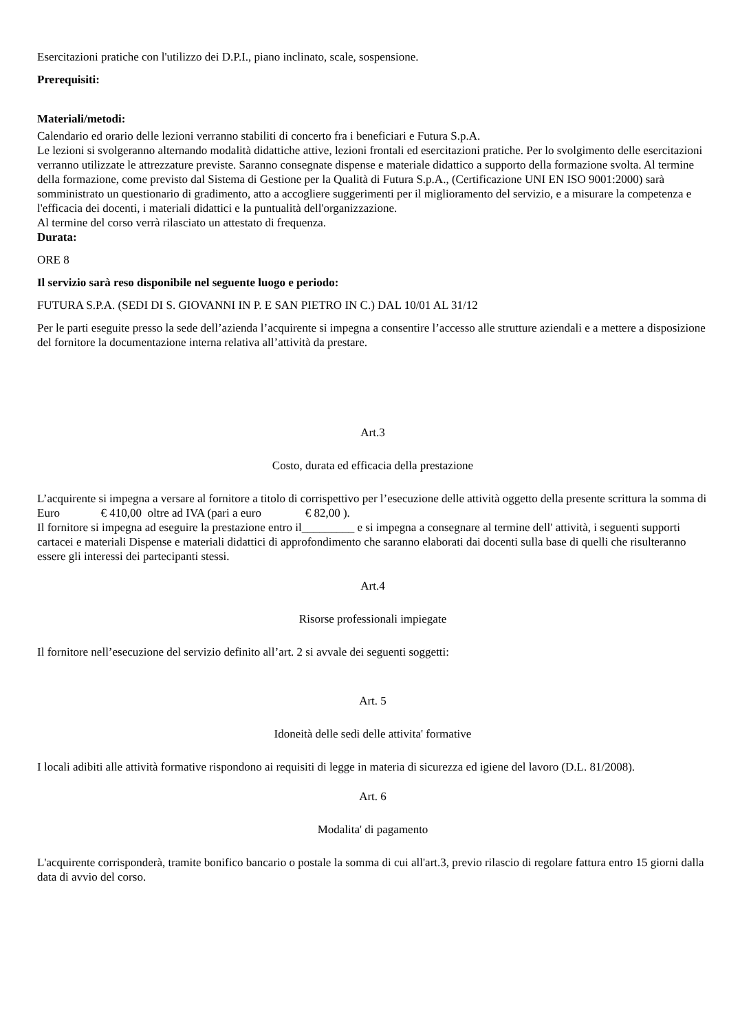Esercitazioni pratiche con l'utilizzo dei D.P.I., piano inclinato, scale, sospensione.
Prerequisiti:
Materiali/metodi:
Calendario ed orario delle lezioni verranno stabiliti di concerto fra i beneficiari e Futura S.p.A.
Le lezioni si svolgeranno alternando modalità didattiche attive, lezioni frontali ed esercitazioni pratiche. Per lo svolgimento delle esercitazioni verranno utilizzate le attrezzature previste. Saranno consegnate dispense e materiale didattico a supporto della formazione svolta. Al termine della formazione, come previsto dal Sistema di Gestione per la Qualità di Futura S.p.A., (Certificazione UNI EN ISO 9001:2000) sarà somministrato un questionario di gradimento, atto a accogliere suggerimenti per il miglioramento del servizio, e a misurare la competenza e l'efficacia dei docenti, i materiali didattici e la puntualità dell'organizzazione.
Al termine del corso verrà rilasciato un attestato di frequenza.
Durata:
ORE 8
Il servizio sarà reso disponibile nel seguente luogo e periodo:
FUTURA S.P.A. (SEDI DI S. GIOVANNI IN P. E SAN PIETRO IN C.) DAL 10/01 AL 31/12
Per le parti eseguite presso la sede dell’azienda l’acquirente si impegna a consentire l’accesso alle strutture aziendali e a mettere a disposizione del fornitore la documentazione interna relativa all’attività da prestare.
Art.3
Costo, durata ed efficacia della prestazione
L’acquirente si impegna a versare al fornitore a titolo di corrispettivo per l’esecuzione delle attività oggetto della presente scrittura la somma di Euro € 410,00 oltre ad IVA (pari a euro € 82,00 ).
Il fornitore si impegna ad eseguire la prestazione entro il_________ e si impegna a consegnare al termine dell' attività, i seguenti supporti cartacei e materiali Dispense e materiali didattici di approfondimento che saranno elaborati dai docenti sulla base di quelli che risulteranno essere gli interessi dei partecipanti stessi.
Art.4
Risorse professionali impiegate
Il fornitore nell’esecuzione del servizio definito all’art. 2 si avvale dei seguenti soggetti:
Art. 5
Idoneità delle sedi delle attivita' formative
I locali adibiti alle attività formative rispondono ai requisiti di legge in materia di sicurezza ed igiene del lavoro (D.L. 81/2008).
Art. 6
Modalita' di pagamento
L'acquirente corrisponderà, tramite bonifico bancario o postale la somma di cui all'art.3, previo rilascio di regolare fattura entro 15 giorni dalla data di avvio del corso.